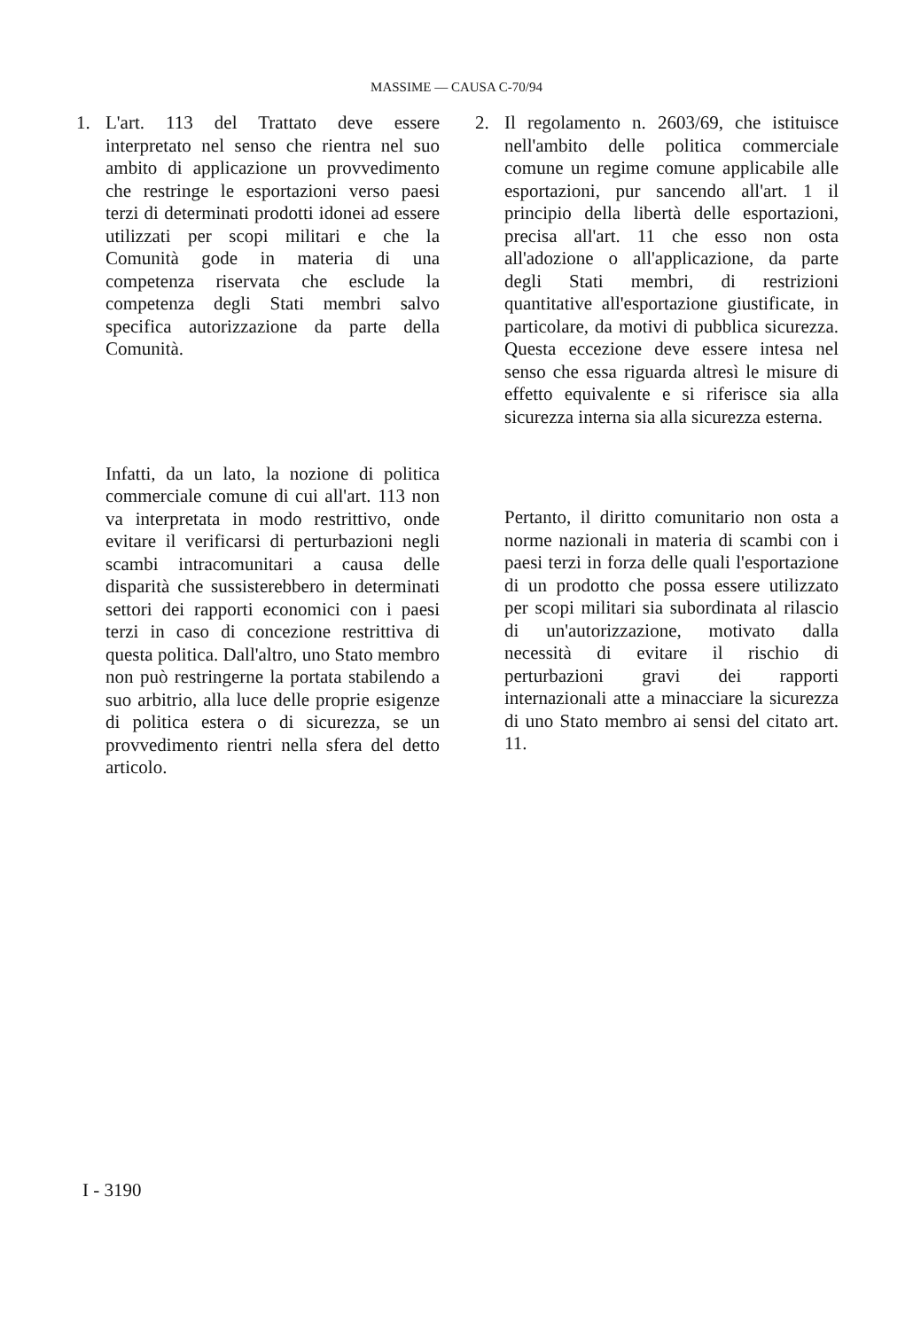MASSIME — CAUSA C-70/94
1. L'art. 113 del Trattato deve essere interpretato nel senso che rientra nel suo ambito di applicazione un provvedimento che restringe le esportazioni verso paesi terzi di determinati prodotti idonei ad essere utilizzati per scopi militari e che la Comunità gode in materia di una competenza riservata che esclude la competenza degli Stati membri salvo specifica autorizzazione da parte della Comunità.
Infatti, da un lato, la nozione di politica commerciale comune di cui all'art. 113 non va interpretata in modo restrittivo, onde evitare il verificarsi di perturbazioni negli scambi intracomunitari a causa delle disparità che sussisterebbero in determinati settori dei rapporti economici con i paesi terzi in caso di concezione restrittiva di questa politica. Dall'altro, uno Stato membro non può restringerne la portata stabilendo a suo arbitrio, alla luce delle proprie esigenze di politica estera o di sicurezza, se un provvedimento rientri nella sfera del detto articolo.
2. Il regolamento n. 2603/69, che istituisce nell'ambito delle politica commerciale comune un regime comune applicabile alle esportazioni, pur sancendo all'art. 1 il principio della libertà delle esportazioni, precisa all'art. 11 che esso non osta all'adozione o all'applicazione, da parte degli Stati membri, di restrizioni quantitative all'esportazione giustificate, in particolare, da motivi di pubblica sicurezza. Questa eccezione deve essere intesa nel senso che essa riguarda altresì le misure di effetto equivalente e si riferisce sia alla sicurezza interna sia alla sicurezza esterna.
Pertanto, il diritto comunitario non osta a norme nazionali in materia di scambi con i paesi terzi in forza delle quali l'esportazione di un prodotto che possa essere utilizzato per scopi militari sia subordinata al rilascio di un'autorizzazione, motivato dalla necessità di evitare il rischio di perturbazioni gravi dei rapporti internazionali atte a minacciare la sicurezza di uno Stato membro ai sensi del citato art. 11.
I - 3190